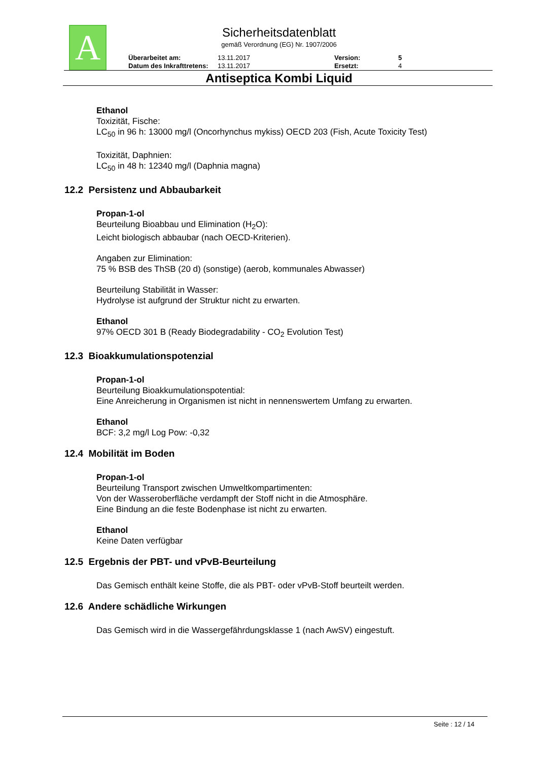A
Sicherheitsdatenblatt
gemäß Verordnung (EG) Nr. 1907/2006
Überarbeitet am: 13.11.2017 Version: 5 Datum des Inkrafttretens: 13.11.2017 Ersetzt: 4
Antiseptica Kombi Liquid
Ethanol
Toxizität, Fische:
LC<sub>50</sub> in 96 h: 13000 mg/l (Oncorhynchus mykiss) OECD 203 (Fish, Acute Toxicity Test)
Toxizität, Daphnien:
LC<sub>50</sub> in 48 h: 12340 mg/l (Daphnia magna)
12.2 Persistenz und Abbaubarkeit
Propan-1-ol
Beurteilung Bioabbau und Elimination (H<sub>2</sub>O):
Leicht biologisch abbaubar (nach OECD-Kriterien).
Angaben zur Elimination:
75 % BSB des ThSB (20 d) (sonstige) (aerob, kommunales Abwasser)
Beurteilung Stabilität in Wasser:
Hydrolyse ist aufgrund der Struktur nicht zu erwarten.
Ethanol
97% OECD 301 B (Ready Biodegradability - CO<sub>2</sub> Evolution Test)
12.3 Bioakkumulationspotenzial
Propan-1-ol
Beurteilung Bioakkumulationspotential:
Eine Anreicherung in Organismen ist nicht in nennenswertem Umfang zu erwarten.
Ethanol
BCF: 3,2 mg/l Log Pow: -0,32
12.4 Mobilität im Boden
Propan-1-ol
Beurteilung Transport zwischen Umweltkompartimenten:
Von der Wasseroberfläche verdampft der Stoff nicht in die Atmosphäre.
Eine Bindung an die feste Bodenphase ist nicht zu erwarten.
Ethanol
Keine Daten verfügbar
12.5 Ergebnis der PBT- und vPvB-Beurteilung
Das Gemisch enthält keine Stoffe, die als PBT- oder vPvB-Stoff beurteilt werden.
12.6 Andere schädliche Wirkungen
Das Gemisch wird in die Wassergefährdungsklasse 1 (nach AwSV) eingestuft.
Seite : 12 / 14